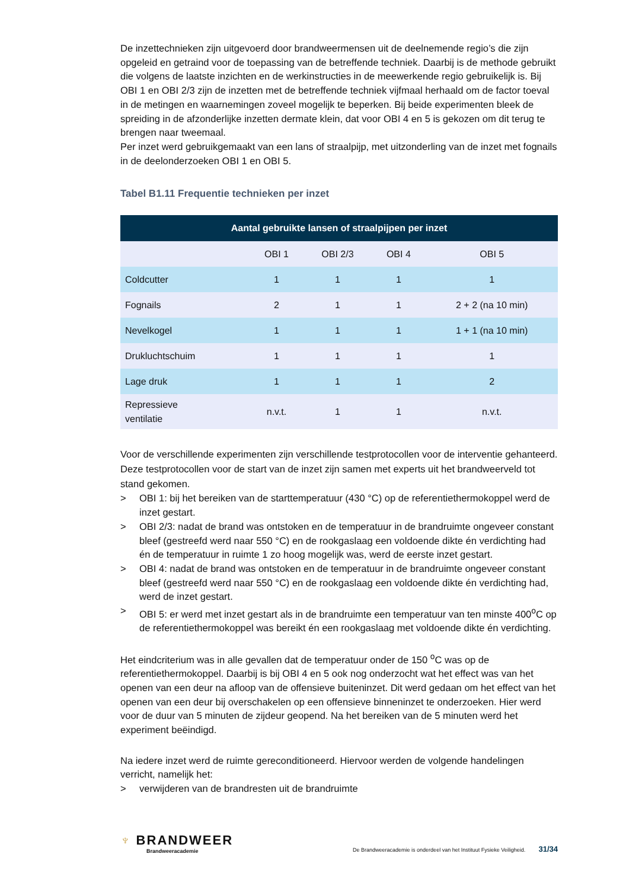De inzettechnieken zijn uitgevoerd door brandweermensen uit de deelnemende regio’s die zijn opgeleid en getraind voor de toepassing van de betreffende techniek. Daarbij is de methode gebruikt die volgens de laatste inzichten en de werkinstructies in de meewerkende regio gebruikelijk is. Bij OBI 1 en OBI 2/3 zijn de inzetten met de betreffende techniek vijfmaal herhaald om de factor toeval in de metingen en waarnemingen zoveel mogelijk te beperken. Bij beide experimenten bleek de spreiding in de afzonderlijke inzetten dermate klein, dat voor OBI 4 en 5 is gekozen om dit terug te brengen naar tweemaal.
Per inzet werd gebruikgemaakt van een lans of straalpijp, met uitzonderling van de inzet met fognails in de deelonderzoeken OBI 1 en OBI 5.
Tabel B1.11 Frequentie technieken per inzet
| Aantal gebruikte lansen of straalpijpen per inzet | | | | |
| --- | --- | --- | --- | --- |
| | OBI 1 | OBI 2/3 | OBI 4 | OBI 5 |
| Coldcutter | 1 | 1 | 1 | 1 |
| Fognails | 2 | 1 | 1 | 2 + 2 (na 10 min) |
| Nevelkogel | 1 | 1 | 1 | 1 + 1 (na 10 min) |
| Drukluchtschuim | 1 | 1 | 1 | 1 |
| Lage druk | 1 | 1 | 1 | 2 |
| Repressieve ventilatie | n.v.t. | 1 | 1 | n.v.t. |
Voor de verschillende experimenten zijn verschillende testprotocollen voor de interventie gehanteerd. Deze testprotocollen voor de start van de inzet zijn samen met experts uit het brandweerveld tot stand gekomen.
> OBI 1: bij het bereiken van de starttemperatuur (430 °C) op de referentiethermokoppel werd de inzet gestart.
> OBI 2/3: nadat de brand was ontstoken en de temperatuur in de brandruimte ongeveer constant bleef (gestreefd werd naar 550 °C) en de rookgaslaag een voldoende dikte én verdichting had én de temperatuur in ruimte 1 zo hoog mogelijk was, werd de eerste inzet gestart.
> OBI 4: nadat de brand was ontstoken en de temperatuur in de brandruimte ongeveer constant bleef (gestreefd werd naar 550 °C) en de rookgaslaag een voldoende dikte én verdichting had, werd de inzet gestart.
> OBI 5: er werd met inzet gestart als in de brandruimte een temperatuur van ten minste 400<sup>o</sup>C op de referentiethermokoppel was bereikt én een rookgaslaag met voldoende dikte én verdichting.
Het eindcriterium was in alle gevallen dat de temperatuur onder de 150 <sup>o</sup>C was op de referentiethermokoppel. Daarbij is bij OBI 4 en 5 ook nog onderzocht wat het effect was van het openen van een deur na afloop van de offensieve buiteninzet. Dit werd gedaan om het effect van het openen van een deur bij overschakelen op een offensieve binneninzet te onderzoeken. Hier werd voor de duur van 5 minuten de zijdeur geopend. Na het bereiken van de 5 minuten werd het experiment beëindigd.
Na iedere inzet werd de ruimte gereconditioneerd. Hiervoor werden de volgende handelingen verricht, namelijk het:
> verwijderen van de brandresten uit de brandruimte
♆ BRANDWEER
Brandweeracademie
De Brandweeracademie is onderdeel van het Instituut Fysieke Veiligheid. 31/34